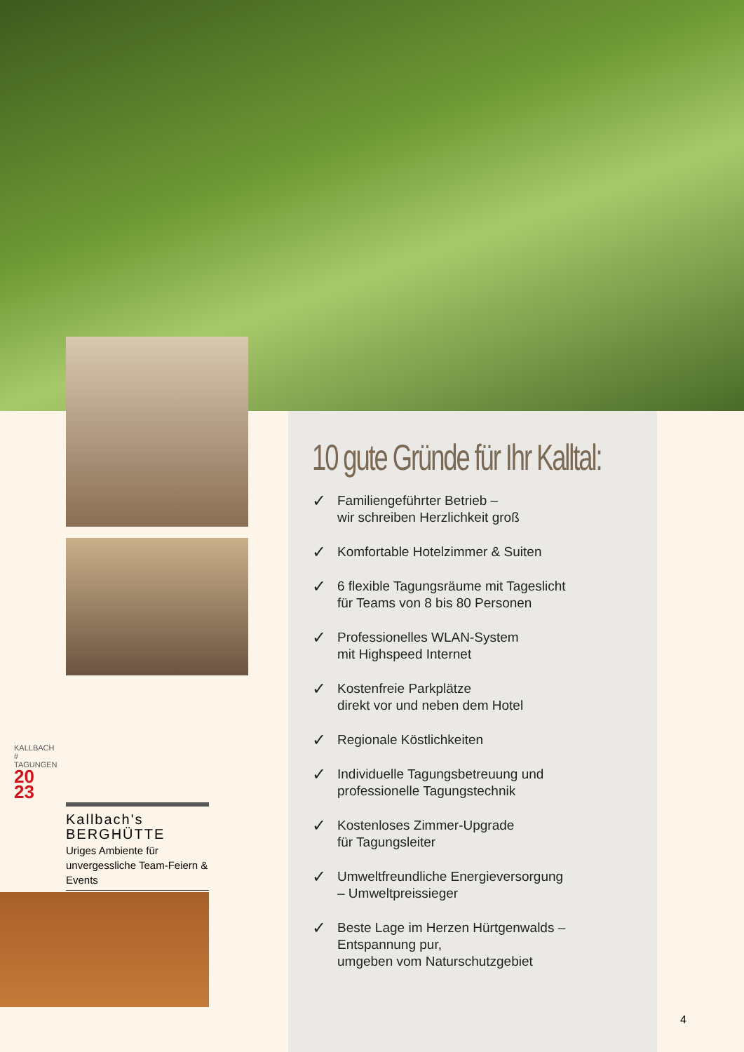10 gute Gründe für Ihr Kalltal:
✓
Familiengeführter Betrieb –
wir schreiben Herzlichkeit groß
✓
Komfortable Hotelzimmer & Suiten
✓
6 flexible Tagungsräume mit Tageslicht
für Teams von 8 bis 80 Personen
✓
Professionelles WLAN-System
mit Highspeed Internet
✓
Kostenfreie Parkplätze
direkt vor und neben dem Hotel
✓
Regionale Köstlichkeiten
✓
Individuelle Tagungsbetreuung und
professionelle Tagungstechnik
✓
Kostenloses Zimmer-Upgrade
für Tagungsleiter
✓
Umweltfreundliche Energieversorgung
– Umweltpreissieger
✓
Beste Lage im Herzen Hürtgenwalds –
Entspannung pur,
umgeben vom Naturschutzgebiet
KALLBACH
# TAGUNGEN
20
23
Kallbach's BERGHÜTTE
Uriges Ambiente für unvergessliche Team-Feiern & Events
4